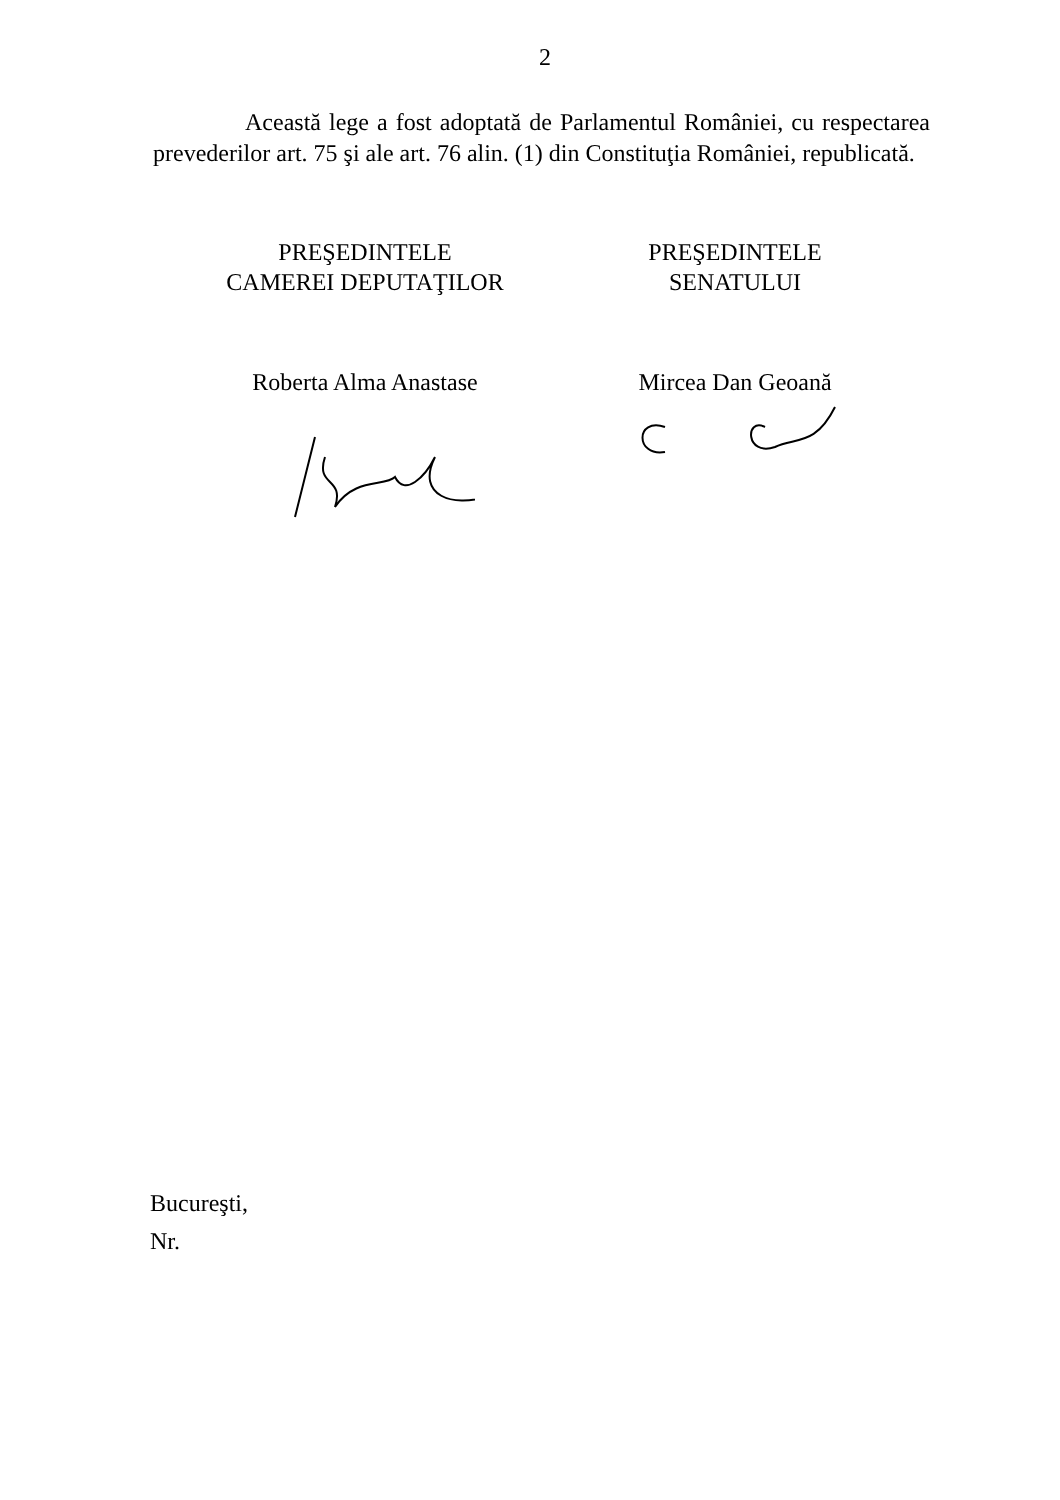2
Această lege a fost adoptată de Parlamentul României, cu respectarea prevederilor art. 75 şi ale art. 76 alin. (1) din Constituţia României, republicată.
PREŞEDINTELE
CAMEREI DEPUTAŢILOR
Roberta Alma Anastase
PREŞEDINTELE
SENATULUI
Mircea Dan Geoană
Bucureşti,
Nr.